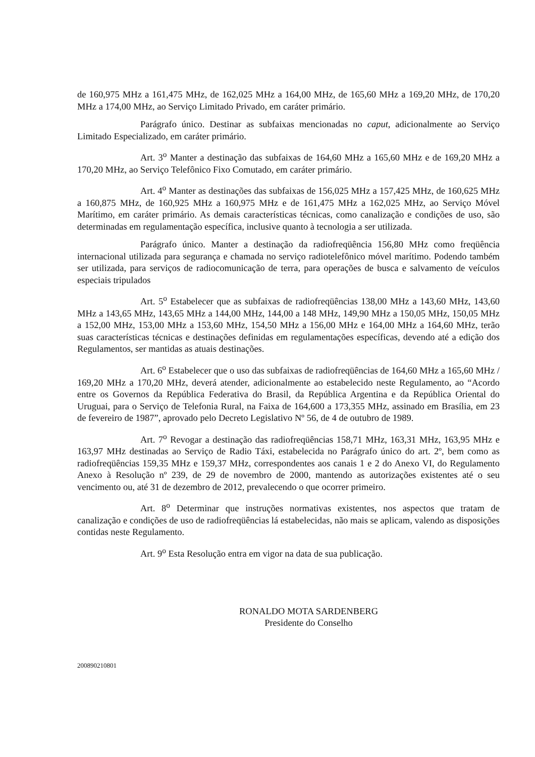de 160,975 MHz a 161,475 MHz, de 162,025 MHz a 164,00 MHz, de 165,60 MHz a 169,20 MHz, de 170,20 MHz a 174,00 MHz, ao Serviço Limitado Privado, em caráter primário.
Parágrafo único. Destinar as subfaixas mencionadas no caput, adicionalmente ao Serviço Limitado Especializado, em caráter primário.
Art. 3<sup>o</sup> Manter a destinação das subfaixas de 164,60 MHz a 165,60 MHz e de 169,20 MHz a 170,20 MHz, ao Serviço Telefônico Fixo Comutado, em caráter primário.
Art. 4<sup>o</sup> Manter as destinações das subfaixas de 156,025 MHz a 157,425 MHz, de 160,625 MHz a 160,875 MHz, de 160,925 MHz a 160,975 MHz e de 161,475 MHz a 162,025 MHz, ao Serviço Móvel Marítimo, em caráter primário. As demais características técnicas, como canalização e condições de uso, são determinadas em regulamentação específica, inclusive quanto à tecnologia a ser utilizada.
Parágrafo único. Manter a destinação da radiofreqüência 156,80 MHz como freqüência internacional utilizada para segurança e chamada no serviço radiotelefônico móvel marítimo. Podendo também ser utilizada, para serviços de radiocomunicação de terra, para operações de busca e salvamento de veículos especiais tripulados
Art. 5<sup>o</sup> Estabelecer que as subfaixas de radiofreqüências 138,00 MHz a 143,60 MHz, 143,60 MHz a 143,65 MHz, 143,65 MHz a 144,00 MHz, 144,00 a 148 MHz, 149,90 MHz a 150,05 MHz, 150,05 MHz a 152,00 MHz, 153,00 MHz a 153,60 MHz, 154,50 MHz a 156,00 MHz e 164,00 MHz a 164,60 MHz, terão suas características técnicas e destinações definidas em regulamentações específicas, devendo até a edição dos Regulamentos, ser mantidas as atuais destinações.
Art. 6<sup>o</sup> Estabelecer que o uso das subfaixas de radiofreqüências de 164,60 MHz a 165,60 MHz / 169,20 MHz a 170,20 MHz, deverá atender, adicionalmente ao estabelecido neste Regulamento, ao “Acordo entre os Governos da República Federativa do Brasil, da República Argentina e da República Oriental do Uruguai, para o Serviço de Telefonia Rural, na Faixa de 164,600 a 173,355 MHz, assinado em Brasília, em 23 de fevereiro de 1987”, aprovado pelo Decreto Legislativo Nº 56, de 4 de outubro de 1989.
Art. 7<sup>o</sup> Revogar a destinação das radiofreqüências 158,71 MHz, 163,31 MHz, 163,95 MHz e 163,97 MHz destinadas ao Serviço de Radio Táxi, estabelecida no Parágrafo único do art. 2º, bem como as radiofreqüências 159,35 MHz e 159,37 MHz, correspondentes aos canais 1 e 2 do Anexo VI, do Regulamento Anexo à Resolução nº 239, de 29 de novembro de 2000, mantendo as autorizações existentes até o seu vencimento ou, até 31 de dezembro de 2012, prevalecendo o que ocorrer primeiro.
Art. 8<sup>o</sup> Determinar que instruções normativas existentes, nos aspectos que tratam de canalização e condições de uso de radiofreqüências lá estabelecidas, não mais se aplicam, valendo as disposições contidas neste Regulamento.
Art. 9<sup>o</sup> Esta Resolução entra em vigor na data de sua publicação.
RONALDO MOTA SARDENBERG
Presidente do Conselho
200890210801